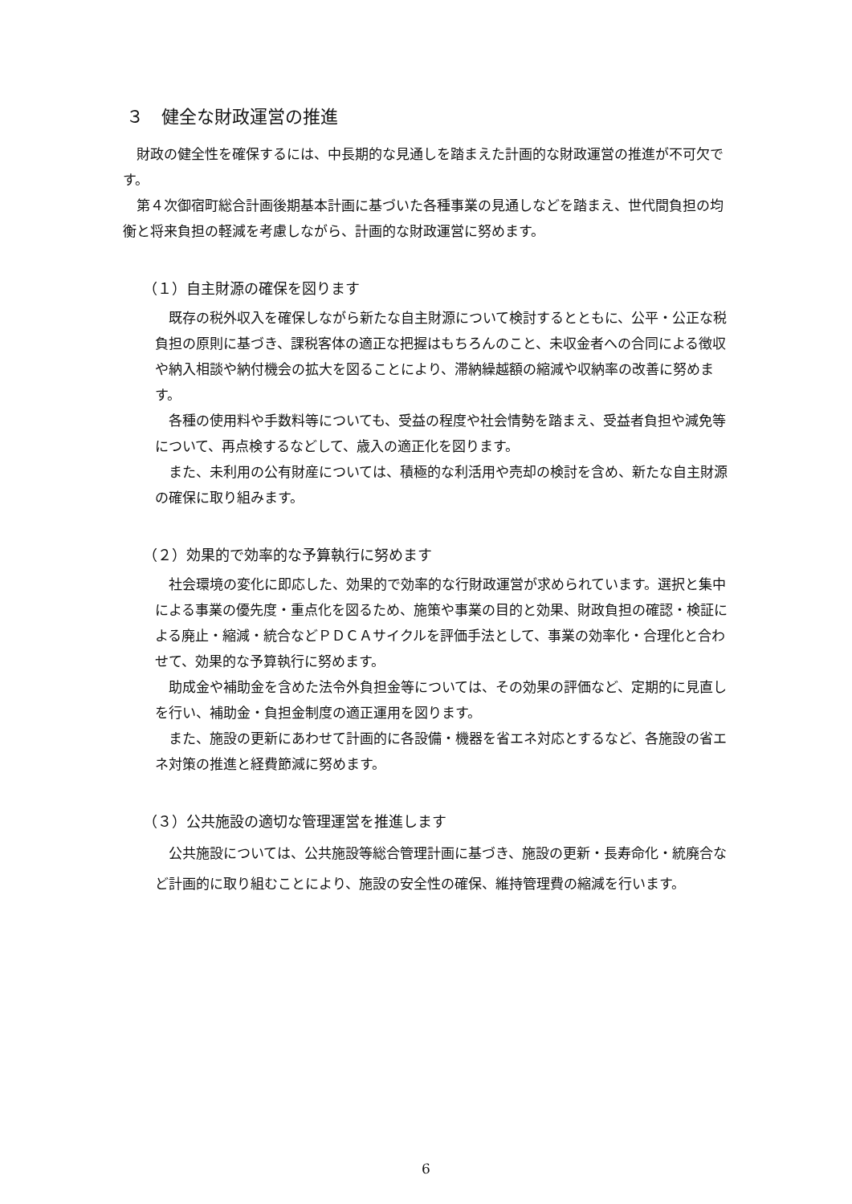３　健全な財政運営の推進
財政の健全性を確保するには、中長期的な見通しを踏まえた計画的な財政運営の推進が不可欠です。
第４次御宿町総合計画後期基本計画に基づいた各種事業の見通しなどを踏まえ、世代間負担の均衡と将来負担の軽減を考慮しながら、計画的な財政運営に努めます。
（１）自主財源の確保を図ります
既存の税外収入を確保しながら新たな自主財源について検討するとともに、公平・公正な税負担の原則に基づき、課税客体の適正な把握はもちろんのこと、未収金者への合同による徴収や納入相談や納付機会の拡大を図ることにより、滞納繰越額の縮減や収納率の改善に努めます。
各種の使用料や手数料等についても、受益の程度や社会情勢を踏まえ、受益者負担や減免等について、再点検するなどして、歳入の適正化を図ります。
また、未利用の公有財産については、積極的な利活用や売却の検討を含め、新たな自主財源の確保に取り組みます。
（２）効果的で効率的な予算執行に努めます
社会環境の変化に即応した、効果的で効率的な行財政運営が求められています。選択と集中による事業の優先度・重点化を図るため、施策や事業の目的と効果、財政負担の確認・検証による廃止・縮減・統合などＰＤＣＡサイクルを評価手法として、事業の効率化・合理化と合わせて、効果的な予算執行に努めます。
助成金や補助金を含めた法令外負担金等については、その効果の評価など、定期的に見直しを行い、補助金・負担金制度の適正運用を図ります。
また、施設の更新にあわせて計画的に各設備・機器を省エネ対応とするなど、各施設の省エネ対策の推進と経費節減に努めます。
（３）公共施設の適切な管理運営を推進します
公共施設については、公共施設等総合管理計画に基づき、施設の更新・長寿命化・統廃合など計画的に取り組むことにより、施設の安全性の確保、維持管理費の縮減を行います。
6